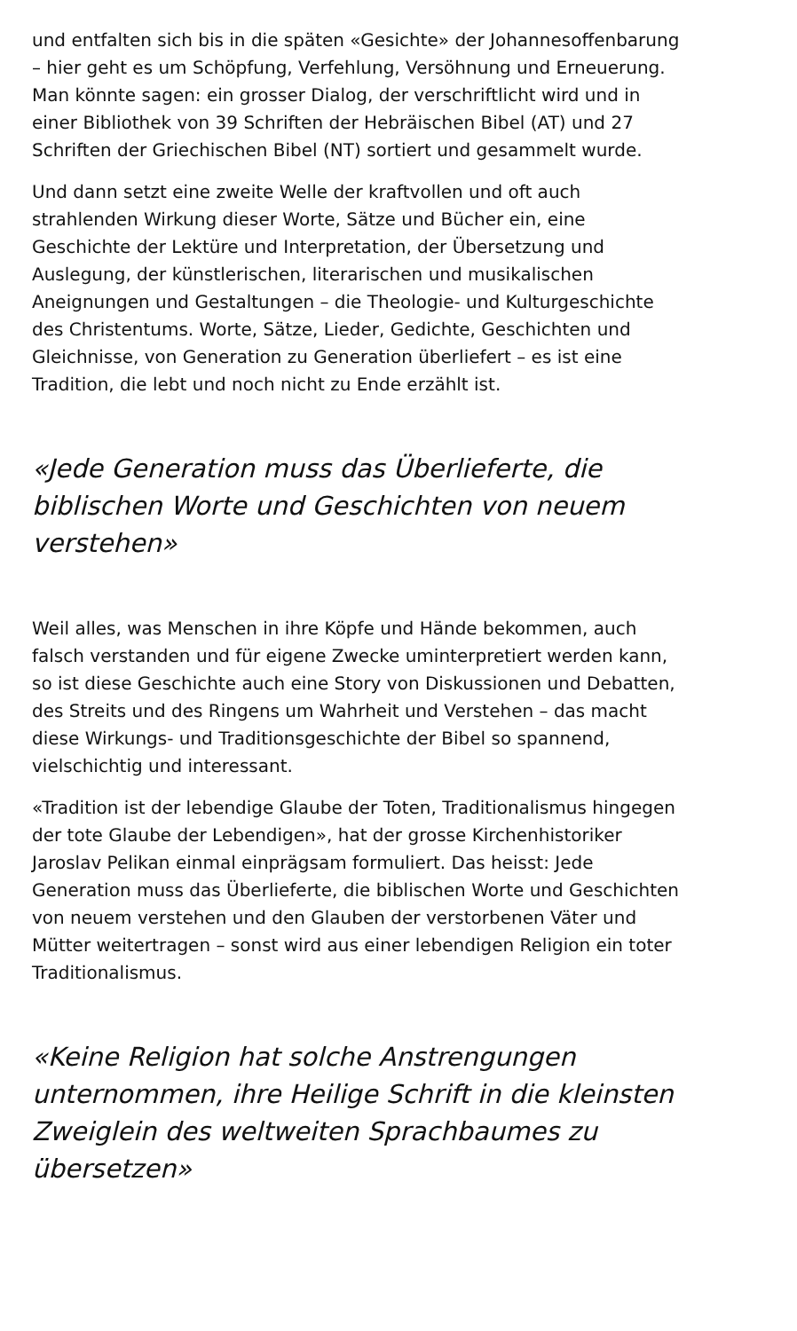und entfalten sich bis in die späten «Gesichte» der Johannesoffenbarung – hier geht es um Schöpfung, Verfehlung, Versöhnung und Erneuerung. Man könnte sagen: ein grosser Dialog, der verschriftlicht wird und in einer Bibliothek von 39 Schriften der Hebräischen Bibel (AT) und 27 Schriften der Griechischen Bibel (NT) sortiert und gesammelt wurde.
Und dann setzt eine zweite Welle der kraftvollen und oft auch strahlenden Wirkung dieser Worte, Sätze und Bücher ein, eine Geschichte der Lektüre und Interpretation, der Übersetzung und Auslegung, der künstlerischen, literarischen und musikalischen Aneignungen und Gestaltungen – die Theologie- und Kulturgeschichte des Christentums. Worte, Sätze, Lieder, Gedichte, Geschichten und Gleichnisse, von Generation zu Generation überliefert – es ist eine Tradition, die lebt und noch nicht zu Ende erzählt ist.
«Jede Generation muss das Überlieferte, die biblischen Worte und Geschichten von neuem verstehen»
Weil alles, was Menschen in ihre Köpfe und Hände bekommen, auch falsch verstanden und für eigene Zwecke uminterpretiert werden kann, so ist diese Geschichte auch eine Story von Diskussionen und Debatten, des Streits und des Ringens um Wahrheit und Verstehen – das macht diese Wirkungs- und Traditionsgeschichte der Bibel so spannend, vielschichtig und interessant.
«Tradition ist der lebendige Glaube der Toten, Traditionalismus hingegen der tote Glaube der Lebendigen», hat der grosse Kirchenhistoriker Jaroslav Pelikan einmal einprägsam formuliert. Das heisst: Jede Generation muss das Überlieferte, die biblischen Worte und Geschichten von neuem verstehen und den Glauben der verstorbenen Väter und Mütter weitertragen – sonst wird aus einer lebendigen Religion ein toter Traditionalismus.
«Keine Religion hat solche Anstrengungen unternommen, ihre Heilige Schrift in die kleinsten Zweiglein des weltweiten Sprachbaumes zu übersetzen»